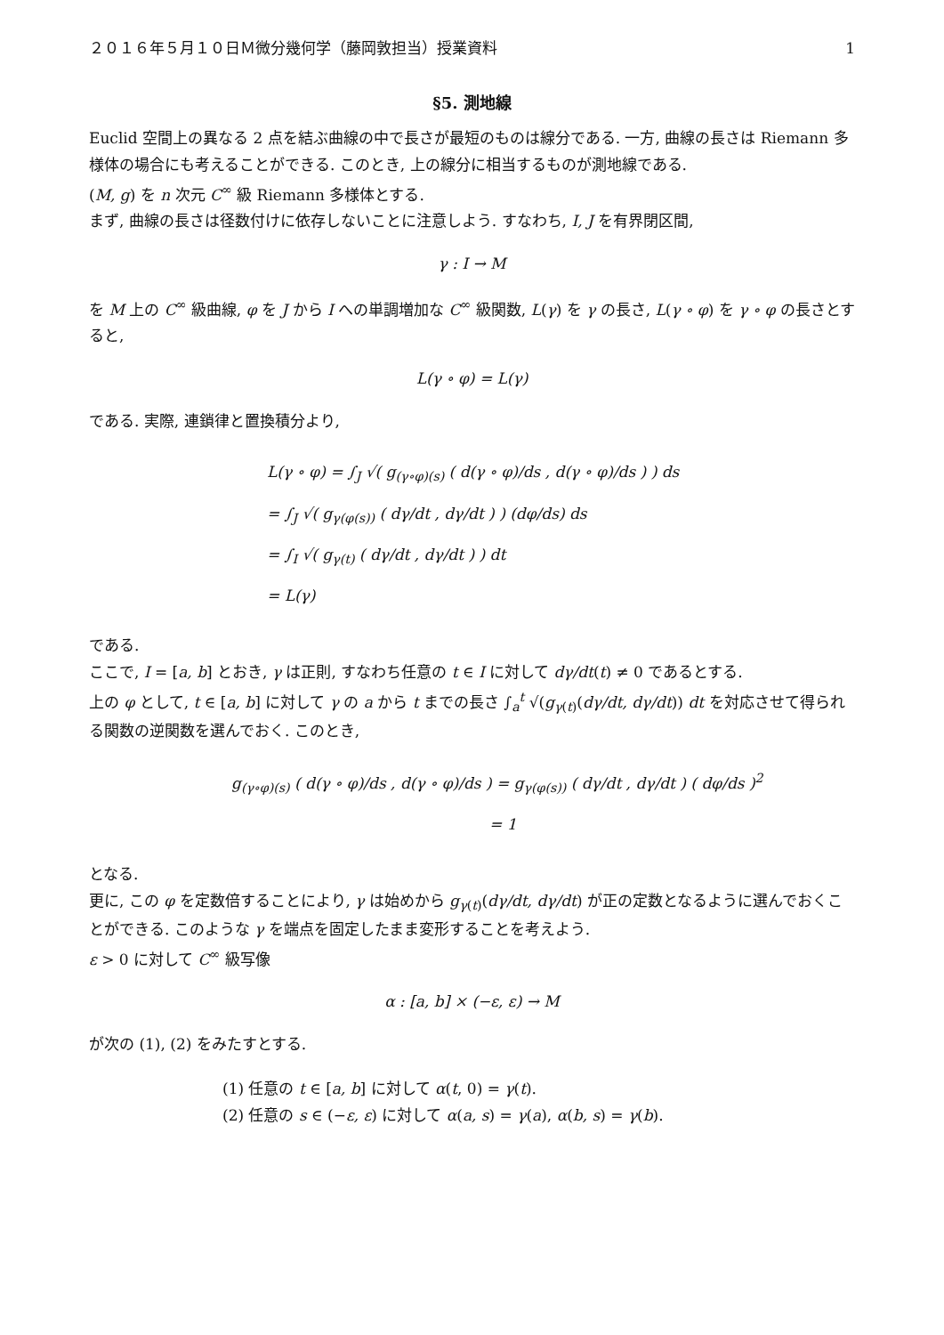２０１６年５月１０日Ｍ微分幾何学（藤岡敦担当）授業資料 1
§5. 測地線
Euclid 空間上の異なる 2 点を結ぶ曲線の中で長さが最短のものは線分である. 一方, 曲線の長さは Riemann 多様体の場合にも考えることができる. このとき, 上の線分に相当するものが測地線である.
(M, g) を n 次元 C<sup>∞</sup> 級 Riemann 多様体とする.
まず, 曲線の長さは径数付けに依存しないことに注意しよう. すなわち, I, J を有界閉区間,
γ : I → M
を M 上の C<sup>∞</sup> 級曲線, φ を J から I への単調増加な C<sup>∞</sup> 級関数, L(γ) を γ の長さ, L(γ ∘ φ) を γ ∘ φ の長さとすると,
L(γ ∘ φ) = L(γ)
である. 実際, 連鎖律と置換積分より,
L(γ ∘ φ) = ∫<sub>J</sub> √( g<sub>(γ∘φ)(s)</sub> ( d(γ ∘ φ)/ds , d(γ ∘ φ)/ds ) ) ds
= ∫<sub>J</sub> √( g<sub>γ(φ(s))</sub> ( dγ/dt , dγ/dt ) ) (dφ/ds) ds
= ∫<sub>I</sub> √( g<sub>γ(t)</sub> ( dγ/dt , dγ/dt ) ) dt
= L(γ)
である.
ここで, I = [a, b] とおき, γ は正則, すなわち任意の t ∈ I に対して dγ/dt(t) ≠ 0 であるとする.
上の φ として, t ∈ [a, b] に対して γ の a から t までの長さ ∫<sub>a</sub><sup>t</sup> √(g<sub>γ(t)</sub>(dγ/dt, dγ/dt)) dt を対応させて得られる関数の逆関数を選んでおく. このとき,
g<sub>(γ∘φ)(s)</sub> ( d(γ ∘ φ)/ds , d(γ ∘ φ)/ds ) = g<sub>γ(φ(s))</sub> ( dγ/dt , dγ/dt ) ( dφ/ds )<sup>2</sup>
= 1
となる.
更に, この φ を定数倍することにより, γ は始めから g<sub>γ(t)</sub>(dγ/dt, dγ/dt) が正の定数となるように選んでおくことができる. このような γ を端点を固定したまま変形することを考えよう.
ε > 0 に対して C<sup>∞</sup> 級写像
α : [a, b] × (−ε, ε) → M
が次の (1), (2) をみたすとする.
(1) 任意の t ∈ [a, b] に対して α(t, 0) = γ(t).
(2) 任意の s ∈ (−ε, ε) に対して α(a, s) = γ(a), α(b, s) = γ(b).